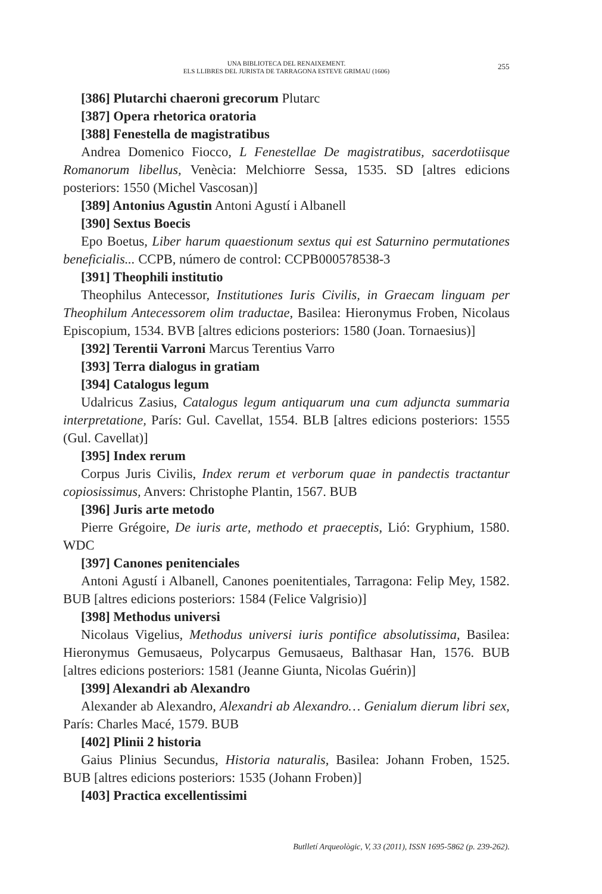UNA BIBLIOTECA DEL RENAIXEMENT.
ELS LLIBRES DEL JURISTA DE TARRAGONA ESTEVE GRIMAU (1606)
255
[386] Plutarchi chaeroni grecorum Plutarc
[387] Opera rhetorica oratoria
[388] Fenestella de magistratibus
Andrea Domenico Fiocco, L Fenestellae De magistratibus, sacerdotiisque Romanorum libellus, Venècia: Melchiorre Sessa, 1535. SD [altres edicions posteriors: 1550 (Michel Vascosan)]
[389] Antonius Agustin Antoni Agustí i Albanell
[390] Sextus Boecis
Epo Boetus, Liber harum quaestionum sextus qui est Saturnino permutationes beneficialis... CCPB, número de control: CCPB000578538-3
[391] Theophili institutio
Theophilus Antecessor, Institutiones Iuris Civilis, in Graecam linguam per Theophilum Antecessorem olim traductae, Basilea: Hieronymus Froben, Nicolaus Episcopium, 1534. BVB [altres edicions posteriors: 1580 (Joan. Tornaesius)]
[392] Terentii Varroni Marcus Terentius Varro
[393] Terra dialogus in gratiam
[394] Catalogus legum
Udalricus Zasius, Catalogus legum antiquarum una cum adjuncta summaria interpretatione, París: Gul. Cavellat, 1554. BLB [altres edicions posteriors: 1555 (Gul. Cavellat)]
[395] Index rerum
Corpus Juris Civilis, Index rerum et verborum quae in pandectis tractantur copiosissimus, Anvers: Christophe Plantin, 1567. BUB
[396] Juris arte metodo
Pierre Grégoire, De iuris arte, methodo et praeceptis, Lió: Gryphium, 1580. WDC
[397] Canones penitenciales
Antoni Agustí i Albanell, Canones poenitentiales, Tarragona: Felip Mey, 1582. BUB [altres edicions posteriors: 1584 (Felice Valgrisio)]
[398] Methodus universi
Nicolaus Vigelius, Methodus universi iuris pontifice absolutissima, Basilea: Hieronymus Gemusaeus, Polycarpus Gemusaeus, Balthasar Han, 1576. BUB [altres edicions posteriors: 1581 (Jeanne Giunta, Nicolas Guérin)]
[399] Alexandri ab Alexandro
Alexander ab Alexandro, Alexandri ab Alexandro… Genialum dierum libri sex, París: Charles Macé, 1579. BUB
[402] Plinii 2 historia
Gaius Plinius Secundus, Historia naturalis, Basilea: Johann Froben, 1525. BUB [altres edicions posteriors: 1535 (Johann Froben)]
[403] Practica excellentissimi
Butlletí Arqueològic, V, 33 (2011), ISSN 1695-5862 (p. 239-262).